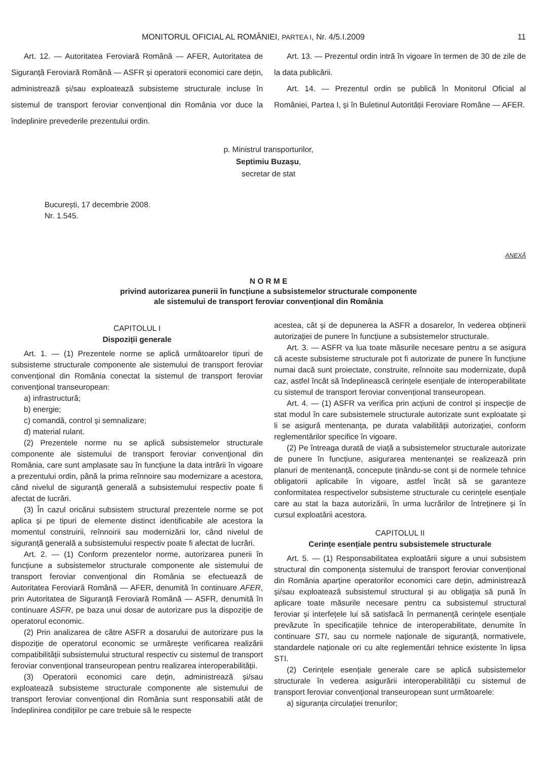MONITORUL OFICIAL AL ROMÂNIEI, PARTEA I, Nr. 4/5.I.2009 11
Art. 12. — Autoritatea Feroviară Română — AFER, Autoritatea de Siguranță Feroviară Română — ASFR și operatorii economici care dețin, administrează și/sau exploatează subsisteme structurale incluse în sistemul de transport feroviar convențional din România vor duce la îndeplinire prevederile prezentului ordin.
Art. 13. — Prezentul ordin intră în vigoare în termen de 30 de zile de la data publicării.
Art. 14. — Prezentul ordin se publică în Monitorul Oficial al României, Partea I, și în Buletinul Autorității Feroviare Române — AFER.
p. Ministrul transporturilor,
Septimiu Buzașu,
secretar de stat
București, 17 decembrie 2008.
Nr. 1.545.
ANEXĂ
N O R M E
privind autorizarea punerii în funcțiune a subsistemelor structurale componente
ale sistemului de transport feroviar convențional din România
CAPITOLUL I
Dispoziții generale
Art. 1. — (1) Prezentele norme se aplică următoarelor tipuri de subsisteme structurale componente ale sistemului de transport feroviar convențional din România conectat la sistemul de transport feroviar convențional transeuropean:
a) infrastructură;
b) energie;
c) comandă, control și semnalizare;
d) material rulant.
(2) Prezentele norme nu se aplică subsistemelor structurale componente ale sistemului de transport feroviar convențional din România, care sunt amplasate sau în funcțiune la data intrării în vigoare a prezentului ordin, până la prima reînnoire sau modernizare a acestora, când nivelul de siguranță generală a subsistemului respectiv poate fi afectat de lucrări.
(3) În cazul oricărui subsistem structural prezentele norme se pot aplica și pe tipuri de elemente distinct identificabile ale acestora la momentul construirii, reînnoirii sau modernizării lor, când nivelul de siguranță generală a subsistemului respectiv poate fi afectat de lucrări.
Art. 2. — (1) Conform prezentelor norme, autorizarea punerii în funcțiune a subsistemelor structurale componente ale sistemului de transport feroviar convențional din România se efectuează de Autoritatea Feroviară Română — AFER, denumită în continuare AFER, prin Autoritatea de Siguranță Feroviară Română — ASFR, denumită în continuare ASFR, pe baza unui dosar de autorizare pus la dispoziție de operatorul economic.
(2) Prin analizarea de către ASFR a dosarului de autorizare pus la dispoziție de operatorul economic se urmărește verificarea realizării compatibilității subsistemului structural respectiv cu sistemul de transport feroviar convențional transeuropean pentru realizarea interoperabilității.
(3) Operatorii economici care dețin, administrează și/sau exploatează subsisteme structurale componente ale sistemului de transport feroviar convențional din România sunt responsabili atât de îndeplinirea condițiilor pe care trebuie să le respecte
acestea, cât și de depunerea la ASFR a dosarelor, în vederea obținerii autorizației de punere în funcțiune a subsistemelor structurale.
Art. 3. — ASFR va lua toate măsurile necesare pentru a se asigura că aceste subsisteme structurale pot fi autorizate de punere în funcțiune numai dacă sunt proiectate, construite, reînnoite sau modernizate, după caz, astfel încât să îndeplinească cerințele esențiale de interoperabilitate cu sistemul de transport feroviar convențional transeuropean.
Art. 4. — (1) ASFR va verifica prin acțiuni de control și inspecție de stat modul în care subsistemele structurale autorizate sunt exploatate și li se asigură mentenanța, pe durata valabilității autorizației, conform reglementărilor specifice în vigoare.
(2) Pe întreaga durată de viață a subsistemelor structurale autorizate de punere în funcțiune, asigurarea mentenanței se realizează prin planuri de mentenanță, concepute ținându-se cont și de normele tehnice obligatorii aplicabile în vigoare, astfel încât să se garanteze conformitatea respectivelor subsisteme structurale cu cerințele esențiale care au stat la baza autorizării, în urma lucrărilor de întreținere și în cursul exploatării acestora.
CAPITOLUL II
Cerințe esențiale pentru subsistemele structurale
Art. 5. — (1) Responsabilitatea exploatării sigure a unui subsistem structural din componența sistemului de transport feroviar convențional din România aparține operatorilor economici care dețin, administrează și/sau exploatează subsistemul structural și au obligația să pună în aplicare toate măsurile necesare pentru ca subsistemul structural feroviar și interfețele lui să satisfacă în permanență cerințele esențiale prevăzute în specificațiile tehnice de interoperabilitate, denumite în continuare STI, sau cu normele naționale de siguranță, normativele, standardele naționale ori cu alte reglementări tehnice existente în lipsa STI.
(2) Cerințele esențiale generale care se aplică subsistemelor structurale în vederea asigurării interoperabilității cu sistemul de transport feroviar convențional transeuropean sunt următoarele:
a) siguranța circulației trenurilor;